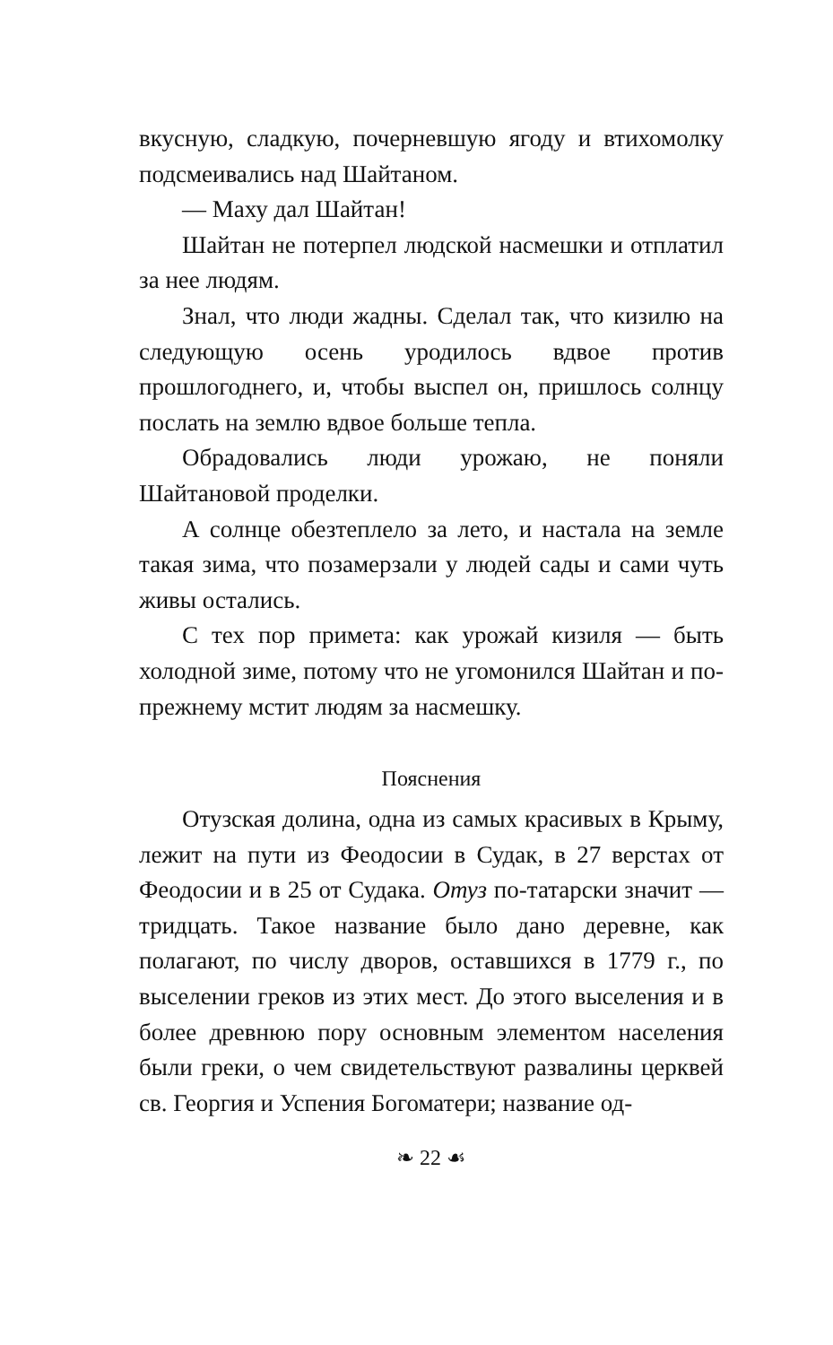вкусную, сладкую, почерневшую ягоду и втихомолку подсмеивались над Шайтаном.
— Маху дал Шайтан!
Шайтан не потерпел людской насмешки и отплатил за нее людям.
Знал, что люди жадны. Сделал так, что кизилю на следующую осень уродилось вдвое против прошлогоднего, и, чтобы выспел он, пришлось солнцу послать на землю вдвое больше тепла.
Обрадовались люди урожаю, не поняли Шайтановой проделки.
А солнце обезтеплело за лето, и настала на земле такая зима, что позамерзали у людей сады и сами чуть живы остались.
С тех пор примета: как урожай кизиля — быть холодной зиме, потому что не угомонился Шайтан и по-прежнему мстит людям за насмешку.
Пояснения
Отузская долина, одна из самых красивых в Крыму, лежит на пути из Феодосии в Судак, в 27 верстах от Феодосии и в 25 от Судака. Отуз по-татарски значит — тридцать. Такое название было дано деревне, как полагают, по числу дворов, оставшихся в 1779 г., по выселении греков из этих мест. До этого выселения и в более древнюю пору основным элементом населения были греки, о чем свидетельствуют развалины церквей св. Георгия и Успения Богоматери; название од-
❧ 22 ☙